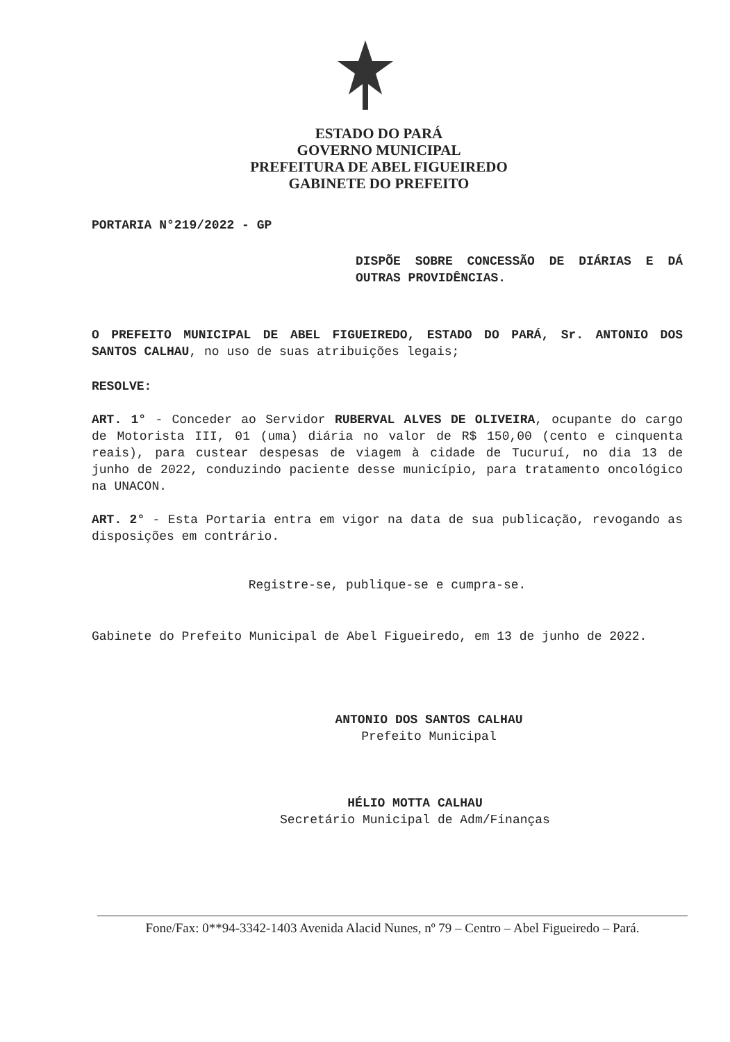ESTADO DO PARÁ
GOVERNO MUNICIPAL
PREFEITURA DE ABEL FIGUEIREDO
GABINETE DO PREFEITO
PORTARIA N°219/2022 - GP
DISPÕE SOBRE CONCESSÃO DE DIÁRIAS E DÁ OUTRAS PROVIDÊNCIAS.
O PREFEITO MUNICIPAL DE ABEL FIGUEIREDO, ESTADO DO PARÁ, Sr. ANTONIO DOS SANTOS CALHAU, no uso de suas atribuições legais;
RESOLVE:
ART. 1° - Conceder ao Servidor RUBERVAL ALVES DE OLIVEIRA, ocupante do cargo de Motorista III, 01 (uma) diária no valor de R$ 150,00 (cento e cinquenta reais), para custear despesas de viagem à cidade de Tucuruí, no dia 13 de junho de 2022, conduzindo paciente desse município, para tratamento oncológico na UNACON.
ART. 2° - Esta Portaria entra em vigor na data de sua publicação, revogando as disposições em contrário.
Registre-se, publique-se e cumpra-se.
Gabinete do Prefeito Municipal de Abel Figueiredo, em 13 de junho de 2022.
ANTONIO DOS SANTOS CALHAU
Prefeito Municipal
HÉLIO MOTTA CALHAU
Secretário Municipal de Adm/Finanças
Fone/Fax: 0**94-3342-1403 Avenida Alacid Nunes, nº 79 – Centro – Abel Figueiredo – Pará.